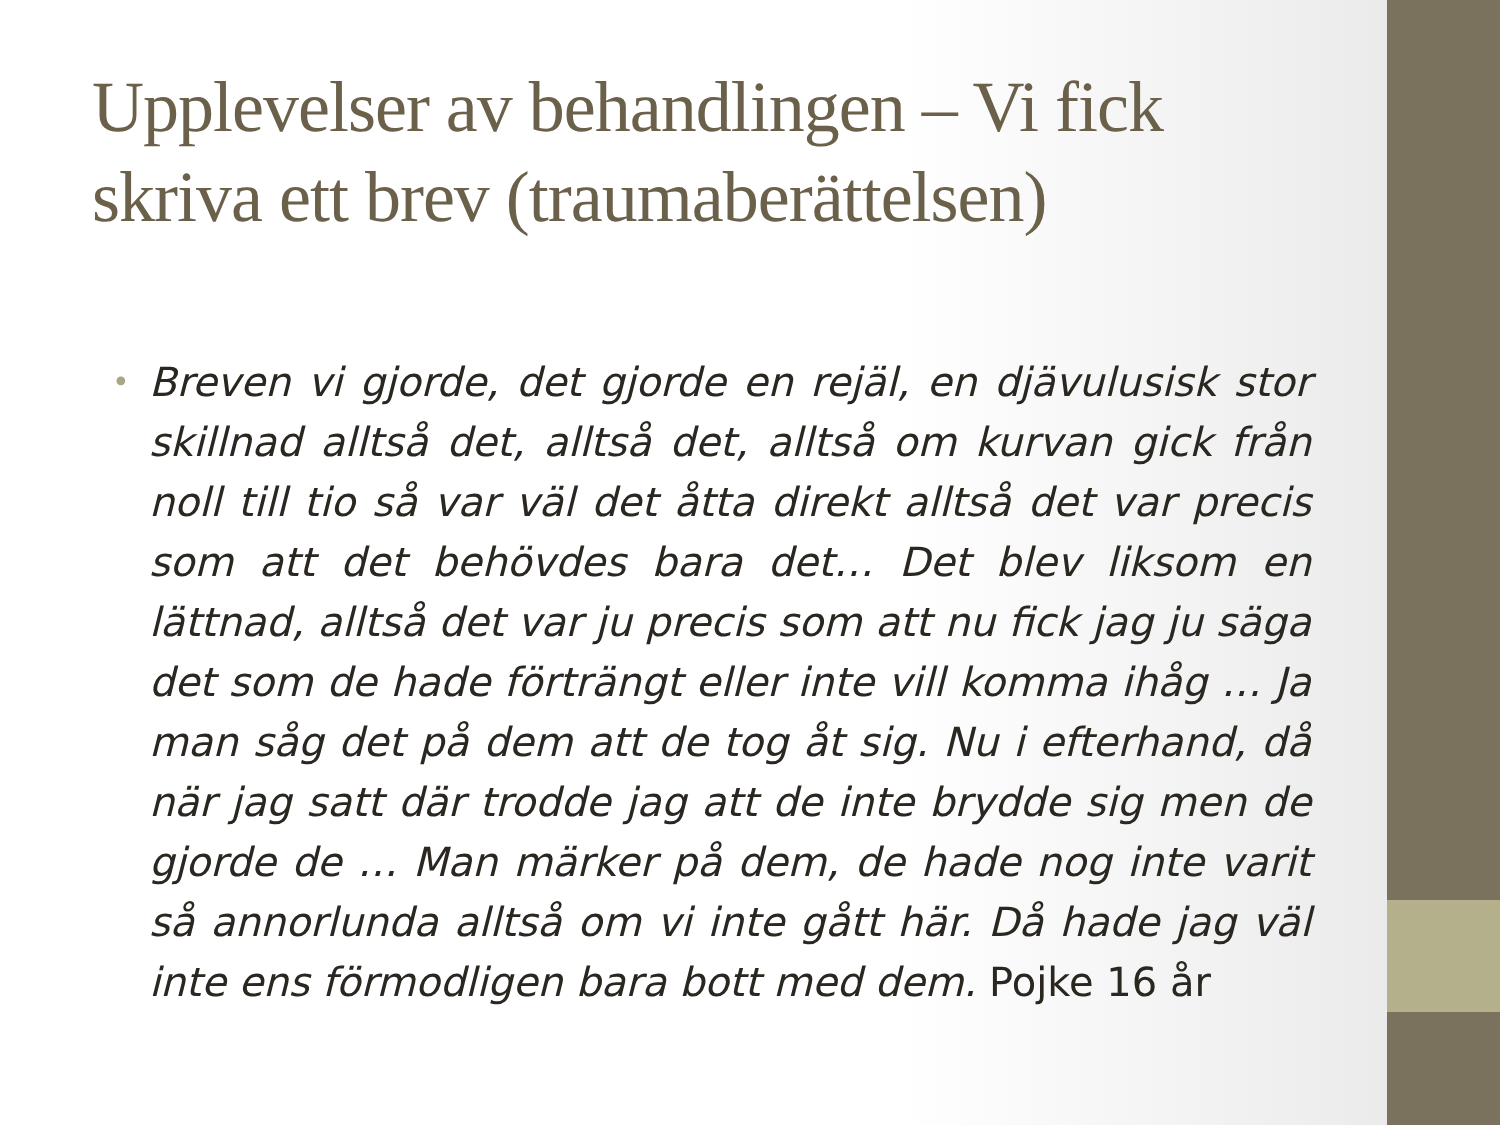Upplevelser av behandlingen – Vi fick skriva ett brev (traumaberättelsen)
• Breven vi gjorde, det gjorde en rejäl, en djävulusisk stor skillnad alltså det, alltså det, alltså om kurvan gick från noll till tio så var väl det åtta direkt alltså det var precis som att det behövdes bara det… Det blev liksom en lättnad, alltså det var ju precis som att nu fick jag ju säga det som de hade förträngt eller inte vill komma ihåg … Ja man såg det på dem att de tog åt sig. Nu i efterhand, då när jag satt där trodde jag att de inte brydde sig men de gjorde de … Man märker på dem, de hade nog inte varit så annorlunda alltså om vi inte gått här. Då hade jag väl inte ens förmodligen bara bott med dem. Pojke 16 år